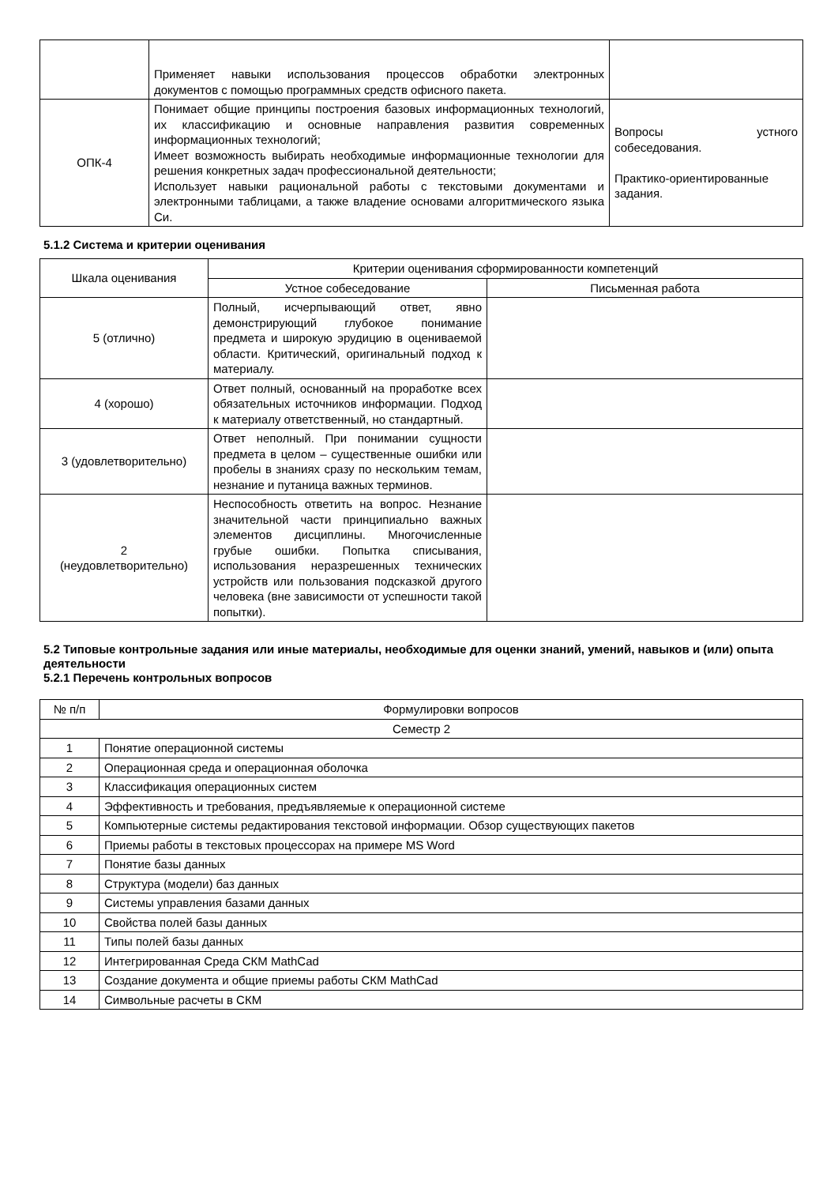| | Применяет навыки использования процессов обработки электронных документов с помощью программных средств офисного пакета. | |
| ОПК-4 | Понимает общие принципы построения базовых информационных технологий, их классификацию и основные направления развития современных информационных технологий; Имеет возможность выбирать необходимые информационные технологии для решения конкретных задач профессиональной деятельности; Использует навыки рациональной работы с текстовыми документами и электронными таблицами, а также владение основами алгоритмического языка Си. | Вопросы устного собеседования. Практико-ориентированные задания. |
5.1.2 Система и критерии оценивания
| Шкала оценивания | Критерии оценивания сформированности компетенций | |
| --- | --- | --- |
| | Устное собеседование | Письменная работа |
| 5 (отлично) | Полный, исчерпывающий ответ, явно демонстрирующий глубокое понимание предмета и широкую эрудицию в оцениваемой области. Критический, оригинальный подход к материалу. | |
| 4 (хорошо) | Ответ полный, основанный на проработке всех обязательных источников информации. Подход к материалу ответственный, но стандартный. | |
| 3 (удовлетворительно) | Ответ неполный. При понимании сущности предмета в целом – существенные ошибки или пробелы в знаниях сразу по нескольким темам, незнание и путаница важных терминов. | |
| 2 (неудовлетворительно) | Неспособность ответить на вопрос. Незнание значительной части принципиально важных элементов дисциплины. Многочисленные грубые ошибки. Попытка списывания, использования неразрешенных технических устройств или пользования подсказкой другого человека (вне зависимости от успешности такой попытки). | |
5.2 Типовые контрольные задания или иные материалы, необходимые для оценки знаний, умений, навыков и (или) опыта деятельности
5.2.1 Перечень контрольных вопросов
| № п/п | Формулировки вопросов |
| --- | --- |
| Семестр 2 | |
| 1 | Понятие операционной системы |
| 2 | Операционная среда и операционная оболочка |
| 3 | Классификация операционных систем |
| 4 | Эффективность и требования, предъявляемые к операционной системе |
| 5 | Компьютерные системы редактирования текстовой информации. Обзор существующих пакетов |
| 6 | Приемы работы в текстовых процессорах на примере MS Word |
| 7 | Понятие базы данных |
| 8 | Структура (модели) баз данных |
| 9 | Системы управления базами данных |
| 10 | Свойства полей базы данных |
| 11 | Типы полей базы данных |
| 12 | Интегрированная Среда СКМ MathCad |
| 13 | Создание документа и общие приемы работы СКМ MathCad |
| 14 | Символьные расчеты в СКМ |